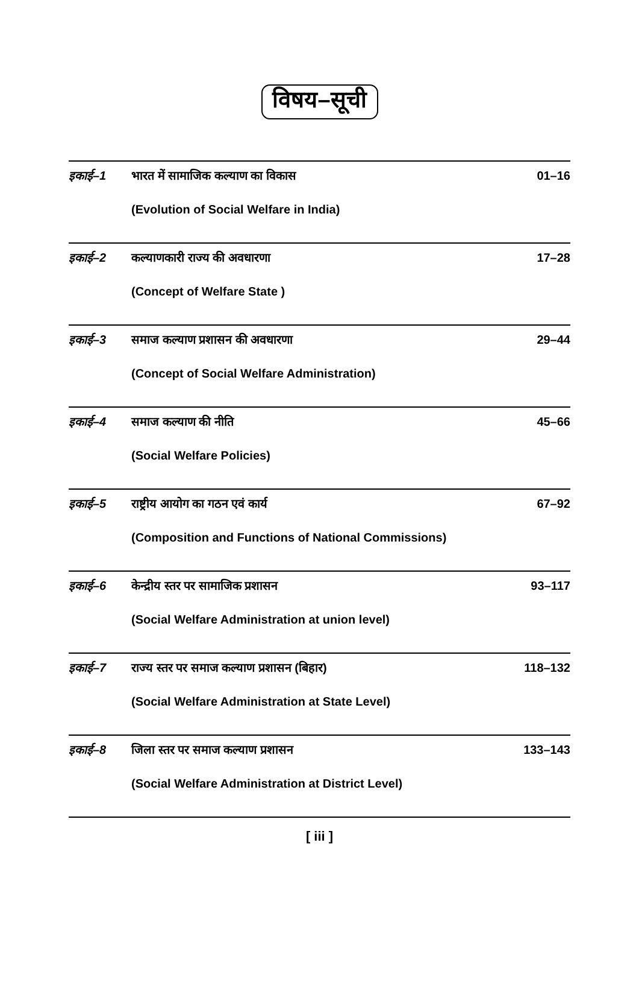विषय–सूची
इकाई–1 भारत में सामाजिक कल्याण का विकास 01–16
(Evolution of Social Welfare in India)
इकाई–2 कल्याणकारी राज्य की अवधारणा 17–28
(Concept of Welfare State )
इकाई–3 समाज कल्याण प्रशासन की अवधारणा 29–44
(Concept of Social Welfare Administration)
इकाई–4 समाज कल्याण की नीति 45–66
(Social Welfare Policies)
इकाई–5 राष्ट्रीय आयोग का गठन एवं कार्य 67–92
(Composition and Functions of National Commissions)
इकाई–6 केन्द्रीय स्तर पर सामाजिक प्रशासन 93–117
(Social Welfare Administration at union level)
इकाई–7 राज्य स्तर पर समाज कल्याण प्रशासन (बिहार) 118–132
(Social Welfare Administration at State Level)
इकाई–8 जिला स्तर पर समाज कल्याण प्रशासन 133–143
(Social Welfare Administration at District Level)
[ iii ]